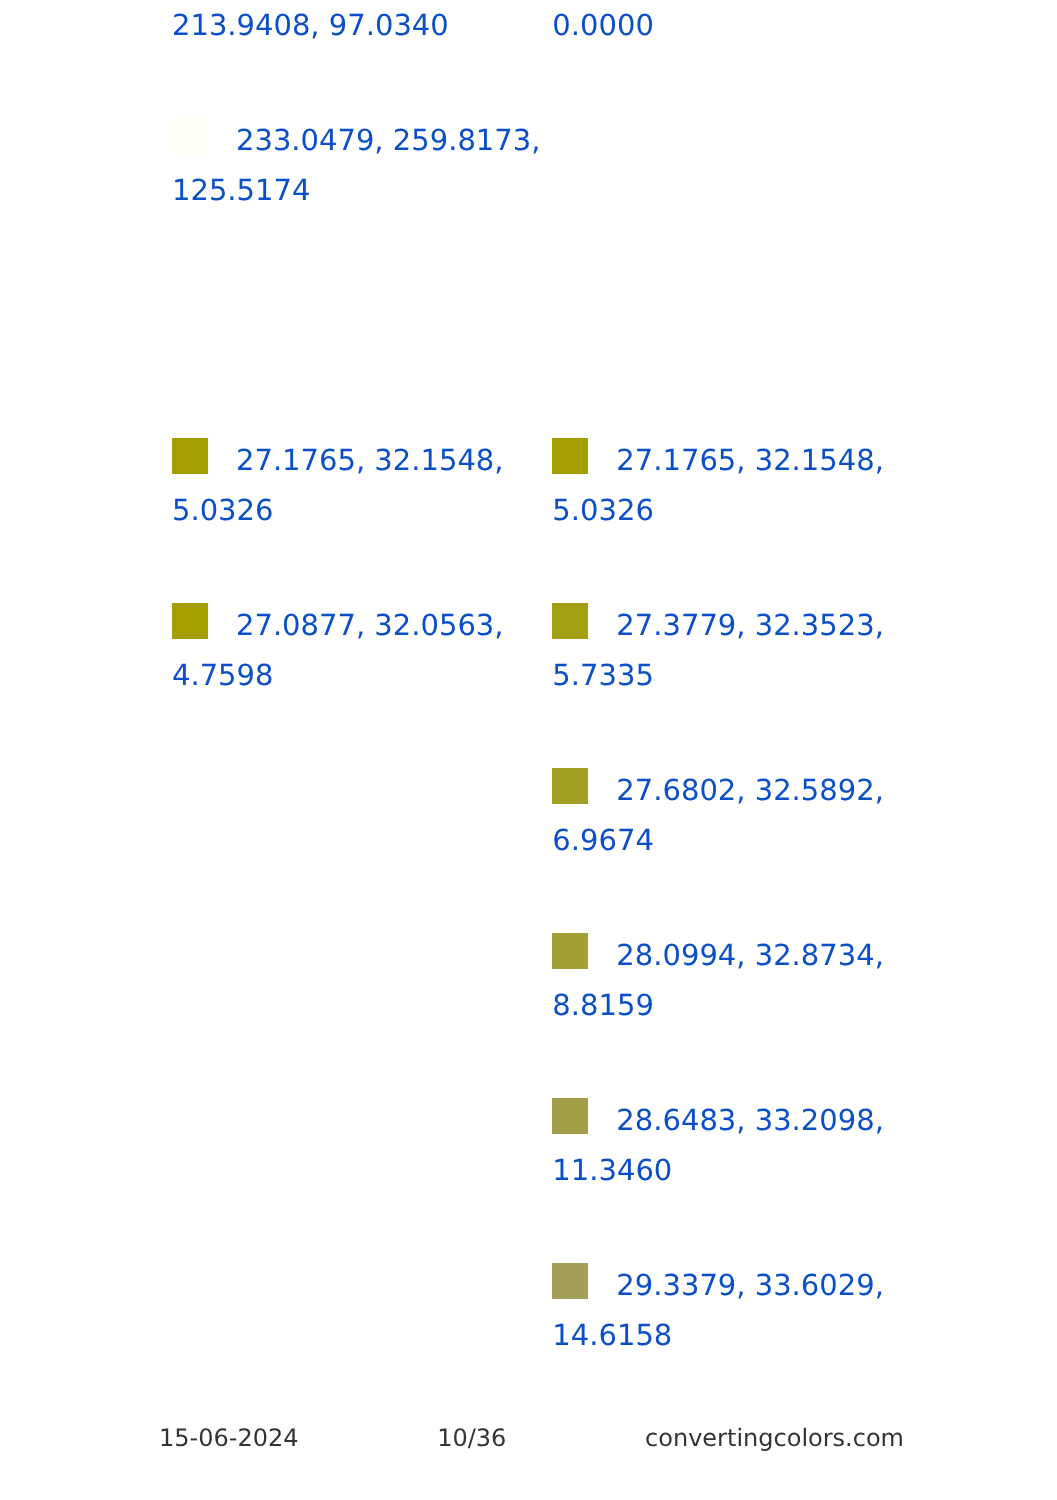| 213.9408, 97.0340 | 0.0000 |
| 233.0479, 259.8173, 125.5174 | |
| 27.1765, 32.1548, 5.0326 | 27.1765, 32.1548, 5.0326 |
| 27.0877, 32.0563, 4.7598 | 27.3779, 32.3523, 5.7335 |
| | 27.6802, 32.5892, 6.9674 |
| | 28.0994, 32.8734, 8.8159 |
| | 28.6483, 33.2098, 11.3460 |
| | 29.3379, 33.6029, 14.6158 |
15-06-2024 10/36 convertingcolors.com